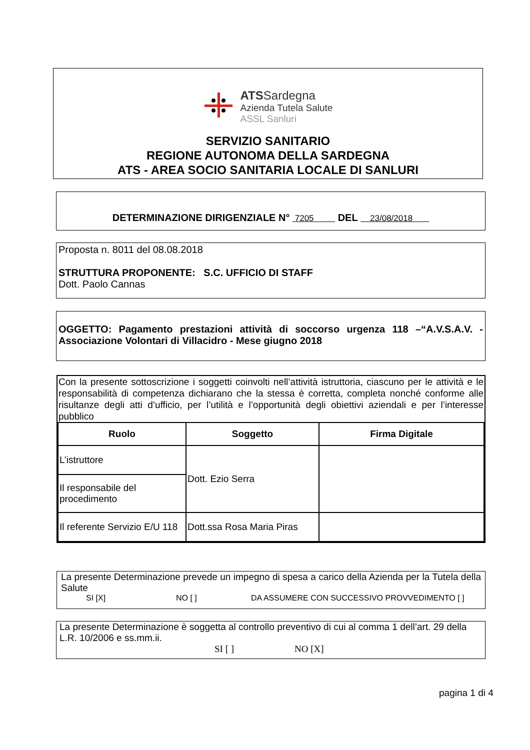ATS Sardegna
Azienda Tutela Salute
ASSL Sanluri
SERVIZIO SANITARIO
REGIONE AUTONOMA DELLA SARDEGNA
ATS - AREA SOCIO SANITARIA LOCALE DI SANLURI
DETERMINAZIONE DIRIGENZIALE N° 7205 DEL 23/08/2018
Proposta n. 8011 del 08.08.2018
STRUTTURA PROPONENTE: S.C. UFFICIO DI STAFF
Dott. Paolo Cannas
OGGETTO: Pagamento prestazioni attività di soccorso urgenza 118 –“A.V.S.A.V. - Associazione Volontari di Villacidro - Mese giugno 2018
Con la presente sottoscrizione i soggetti coinvolti nell’attività istruttoria, ciascuno per le attività e le responsabilità di competenza dichiarano che la stessa è corretta, completa nonché conforme alle risultanze degli atti d’ufficio, per l’utilità e l’opportunità degli obiettivi aziendali e per l’interesse pubblico
| Ruolo | Soggetto | Firma Digitale |
| --- | --- | --- |
| L’istruttore | Dott. Ezio Serra | |
| Il responsabile del procedimento | | |
| Il referente Servizio E/U 118 | Dott.ssa Rosa Maria Piras | |
La presente Determinazione prevede un impegno di spesa a carico della Azienda per la Tutela della Salute
SI [X] NO [ ] DA ASSUMERE CON SUCCESSIVO PROVVEDIMENTO [ ]
La presente Determinazione è soggetta al controllo preventivo di cui al comma 1 dell’art. 29 della L.R. 10/2006 e ss.mm.ii.
SI [ ] NO [X]
pagina 1 di 4